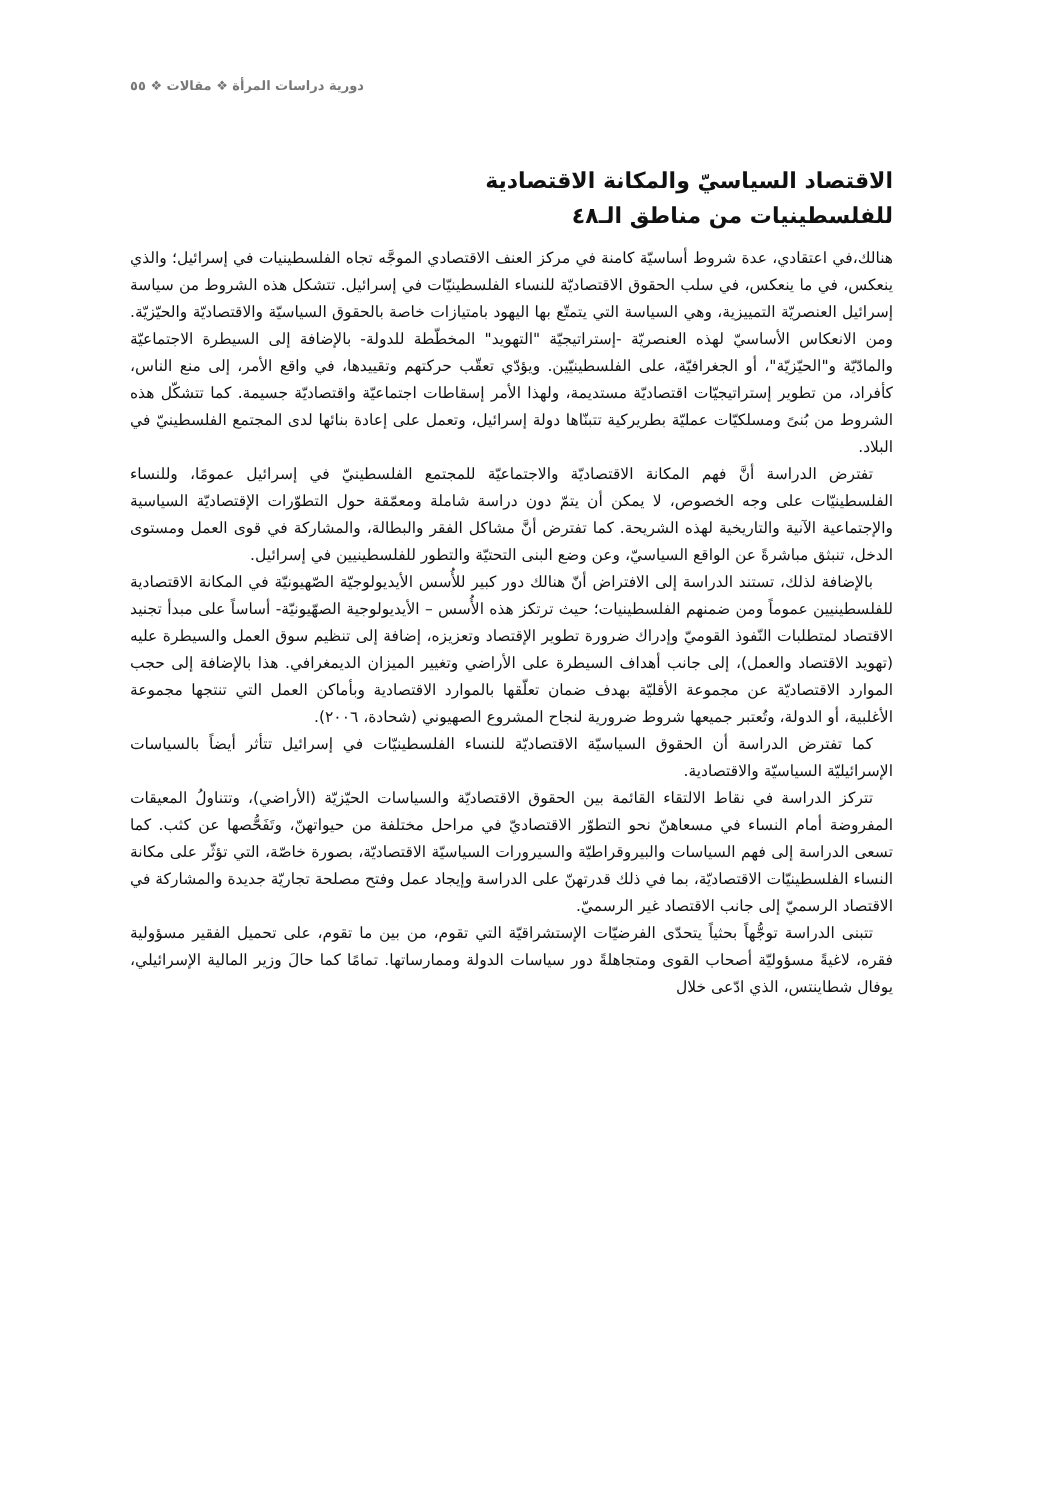دورية دراسات المرأة ❖ مقالات ❖ ٥٥
الاقتصاد السياسيّ والمكانة الاقتصادية
للفلسطينيات من مناطق الـ٤٨
هنالك،في اعتقادي، عدة شروط أساسيّة كامنة في مركز العنف الاقتصادي الموجَّه تجاه الفلسطينيات في إسرائيل؛ والذي ينعكس، في ما ينعكس، في سلب الحقوق الاقتصاديّة للنساء الفلسطينيّات في إسرائيل. تتشكل هذه الشروط من سياسة إسرائيل العنصريّة التمييزية، وهي السياسة التي يتمتّع بها اليهود بامتيازات خاصة بالحقوق السياسيّة والاقتصاديّة والحيّزيّة. ومن الانعكاس الأساسيّ لهذه العنصريّة -إستراتيجيّة "التهويد" المخطّطة للدولة- بالإضافة إلى السيطرة الاجتماعيّة والمادّيّة و"الحيّزيّة"، أو الجغرافيّة، على الفلسطينيّين. ويؤدّي تعقّب حركتهم وتقييدها، في واقع الأمر، إلى منع الناس، كأفراد، من تطوير إستراتيجيّات اقتصاديّة مستديمة، ولهذا الأمر إسقاطات اجتماعيّة واقتصاديّة جسيمة. كما تتشكّل هذه الشروط من بُنىً ومسلكيّات عمليّة بطريركية تتبنّاها دولة إسرائيل، وتعمل على إعادة بنائها لدى المجتمع الفلسطينيّ في البلاد.
تفترض الدراسة أنَّ فهم المكانة الاقتصاديّة والاجتماعيّة للمجتمع الفلسطينيّ في إسرائيل عمومًا، وللنساء الفلسطينيّات على وجه الخصوص، لا يمكن أن يتمّ دون دراسة شاملة ومعمّقة حول التطوّرات الإقتصاديّة السياسية والإجتماعية الآنية والتاريخية لهذه الشريحة. كما تفترض أنَّ مشاكل الفقر والبطالة، والمشاركة في قوى العمل ومستوى الدخل، تنبثق مباشرةً عن الواقع السياسيّ، وعن وضع البنى التحتيّة والتطور للفلسطينيين في إسرائيل.
بالإضافة لذلك، تستند الدراسة إلى الافتراض أنّ هنالك دور كبير للأُسس الأيديولوجيّة الصّهيونيّة في المكانة الاقتصادية للفلسطينيين عموماً ومن ضمنهم الفلسطينيات؛ حيث ترتكز هذه الأُسس – الأيديولوجية الصهّيونيّة- أساساً على مبدأ تجنيد الاقتصاد لمتطلبات النّفوذ القوميّ وإدراك ضرورة تطوير الإقتصاد وتعزيزه، إضافة إلى تنظيم سوق العمل والسيطرة عليه (تهويد الاقتصاد والعمل)، إلى جانب أهداف السيطرة على الأراضي وتغيير الميزان الديمغرافي. هذا بالإضافة إلى حجب الموارد الاقتصاديّة عن مجموعة الأقليّة بهدف ضمان تعلّقها بالموارد الاقتصادية وبأماكن العمل التي تنتجها مجموعة الأغلبية، أو الدولة، وتُعتبر جميعها شروط ضرورية لنجاح المشروع الصهيوني (شحادة، ٢٠٠٦).
كما تفترض الدراسة أن الحقوق السياسيّة الاقتصاديّة للنساء الفلسطينيّات في إسرائيل تتأثر أيضاً بالسياسات الإسرائيليّة السياسيّة والاقتصادية.
تتركز الدراسة في نقاط الالتقاء القائمة بين الحقوق الاقتصاديّة والسياسات الحيّزيّة (الأراضي)، وتتناولُ المعيقات المفروضة أمام النساء في مسعاهنّ نحو التطوّر الاقتصاديّ في مراحل مختلفة من حيواتهنّ، وتَفَحُّصها عن كثب. كما تسعى الدراسة إلى فهم السياسات والبيروقراطيّة والسيرورات السياسيّة الاقتصاديّة، بصورة خاصّة، التي تؤثّر على مكانة النساء الفلسطينيّات الاقتصاديّة، بما في ذلك قدرتهنّ على الدراسة وإيجاد عمل وفتح مصلحة تجاريّة جديدة والمشاركة في الاقتصاد الرسميّ إلى جانب الاقتصاد غير الرسميّ.
تتبنى الدراسة توجُّهاً بحثياً يتحدّى الفرضيّات الإستشراقيّة التي تقوم، من بين ما تقوم، على تحميل الفقير مسؤولية فقره، لاغيةً مسؤوليّة أصحاب القوى ومتجاهلةً دور سياسات الدولة وممارساتها. تمامًا كما حالَ وزير المالية الإسرائيلي، يوفال شطاينتس، الذي ادّعى خلال